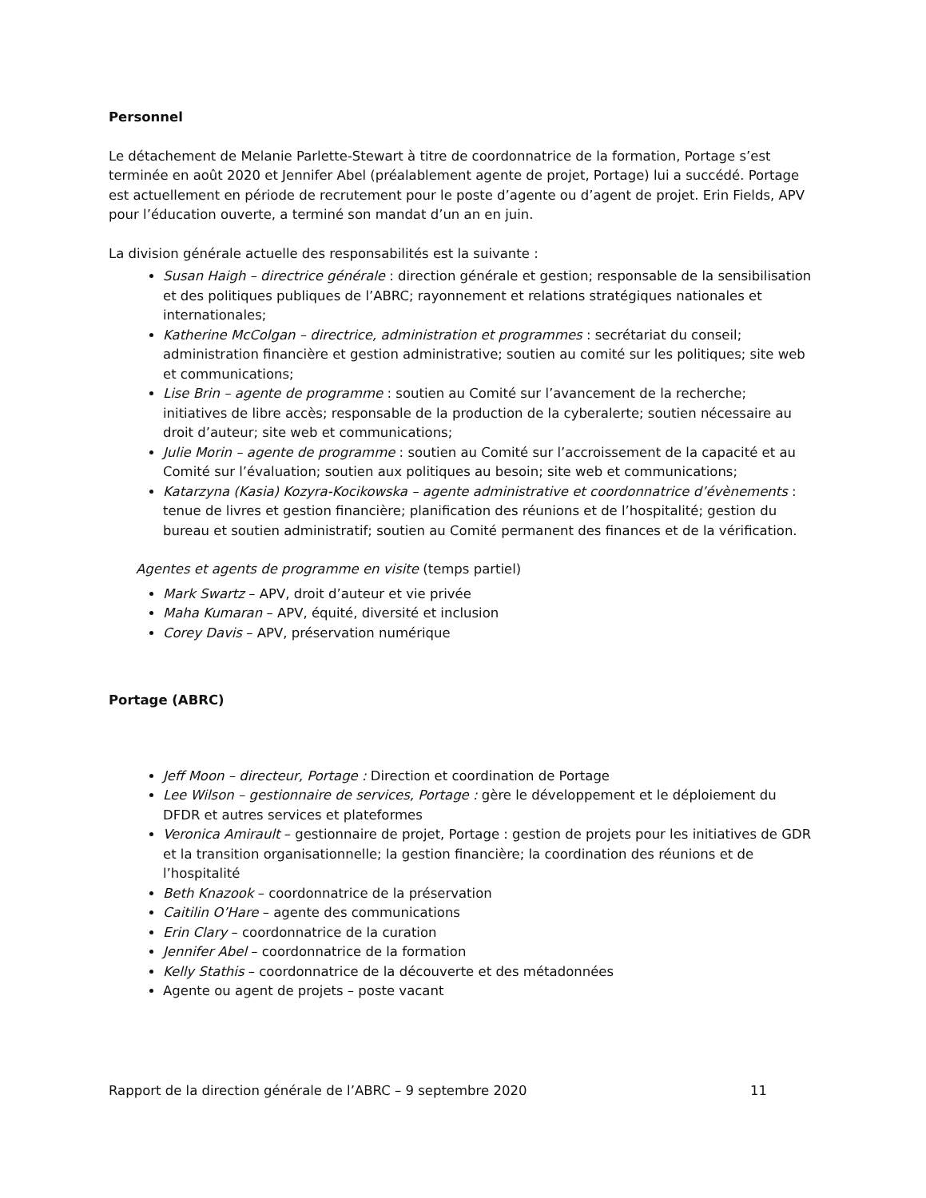Personnel
Le détachement de Melanie Parlette-Stewart à titre de coordonnatrice de la formation, Portage s’est terminée en août 2020 et Jennifer Abel (préalablement agente de projet, Portage) lui a succédé. Portage est actuellement en période de recrutement pour le poste d’agente ou d’agent de projet. Erin Fields, APV pour l’éducation ouverte, a terminé son mandat d’un an en juin.
La division générale actuelle des responsabilités est la suivante :
Susan Haigh – directrice générale : direction générale et gestion; responsable de la sensibilisation et des politiques publiques de l’ABRC; rayonnement et relations stratégiques nationales et internationales;
Katherine McColgan – directrice, administration et programmes : secrétariat du conseil; administration financière et gestion administrative; soutien au comité sur les politiques; site web et communications;
Lise Brin – agente de programme : soutien au Comité sur l’avancement de la recherche; initiatives de libre accès; responsable de la production de la cyberalerte; soutien nécessaire au droit d’auteur; site web et communications;
Julie Morin – agente de programme : soutien au Comité sur l’accroissement de la capacité et au Comité sur l’évaluation; soutien aux politiques au besoin; site web et communications;
Katarzyna (Kasia) Kozyra-Kocikowska – agente administrative et coordonnatrice d’évènements : tenue de livres et gestion financière; planification des réunions et de l’hospitalité; gestion du bureau et soutien administratif; soutien au Comité permanent des finances et de la vérification.
Agentes et agents de programme en visite (temps partiel)
Mark Swartz – APV, droit d’auteur et vie privée
Maha Kumaran – APV, équité, diversité et inclusion
Corey Davis – APV, préservation numérique
Portage (ABRC)
Jeff Moon – directeur, Portage : Direction et coordination de Portage
Lee Wilson – gestionnaire de services, Portage : gère le développement et le déploiement du DFDR et autres services et plateformes
Veronica Amirault – gestionnaire de projet, Portage : gestion de projets pour les initiatives de GDR et la transition organisationnelle; la gestion financière; la coordination des réunions et de l’hospitalité
Beth Knazook – coordonnatrice de la préservation
Caitilin O’Hare – agente des communications
Erin Clary – coordonnatrice de la curation
Jennifer Abel – coordonnatrice de la formation
Kelly Stathis – coordonnatrice de la découverte et des métadonnées
Agente ou agent de projets – poste vacant
Rapport de la direction générale de l’ABRC – 9 septembre 2020 11